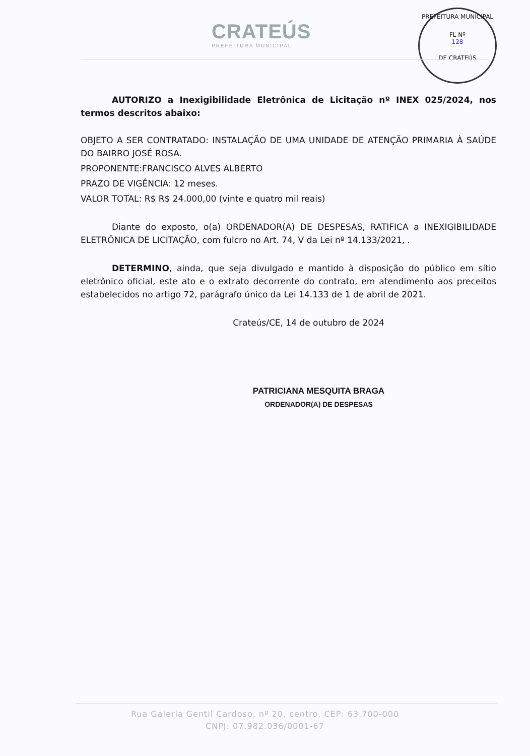CRATEÚS
PREFEITURA MUNICIPAL
PREFEITURA MUNICIPAL
FL Nº
128
DE CRATEÚS
AUTORIZO a Inexigibilidade Eletrônica de Licitação nº INEX 025/2024, nos termos descritos abaixo:
OBJETO A SER CONTRATADO: INSTALAÇÃO DE UMA UNIDADE DE ATENÇÃO PRIMARIA À SAÚDE DO BAIRRO JOSÉ ROSA.
PROPONENTE:FRANCISCO ALVES ALBERTO
PRAZO DE VIGÊNCIA: 12 meses.
VALOR TOTAL: R$ R$ 24.000,00 (vinte e quatro mil reais)
Diante do exposto, o(a) ORDENADOR(A) DE DESPESAS, RATIFICA a INEXIGIBILIDADE ELETRÔNICA DE LICITAÇÃO, com fulcro no Art. 74, V da Lei nº 14.133/2021, .
DETERMINO, ainda, que seja divulgado e mantido à disposição do público em sítio eletrônico oficial, este ato e o extrato decorrente do contrato, em atendimento aos preceitos estabelecidos no artigo 72, parágrafo único da Lei 14.133 de 1 de abril de 2021.
Crateús/CE, 14 de outubro de 2024
PATRICIANA MESQUITA BRAGA
ORDENADOR(A) DE DESPESAS
Rua Galeria Gentil Cardoso, nº 20, centro, CEP: 63.700-000
CNPJ: 07.982.036/0001-67